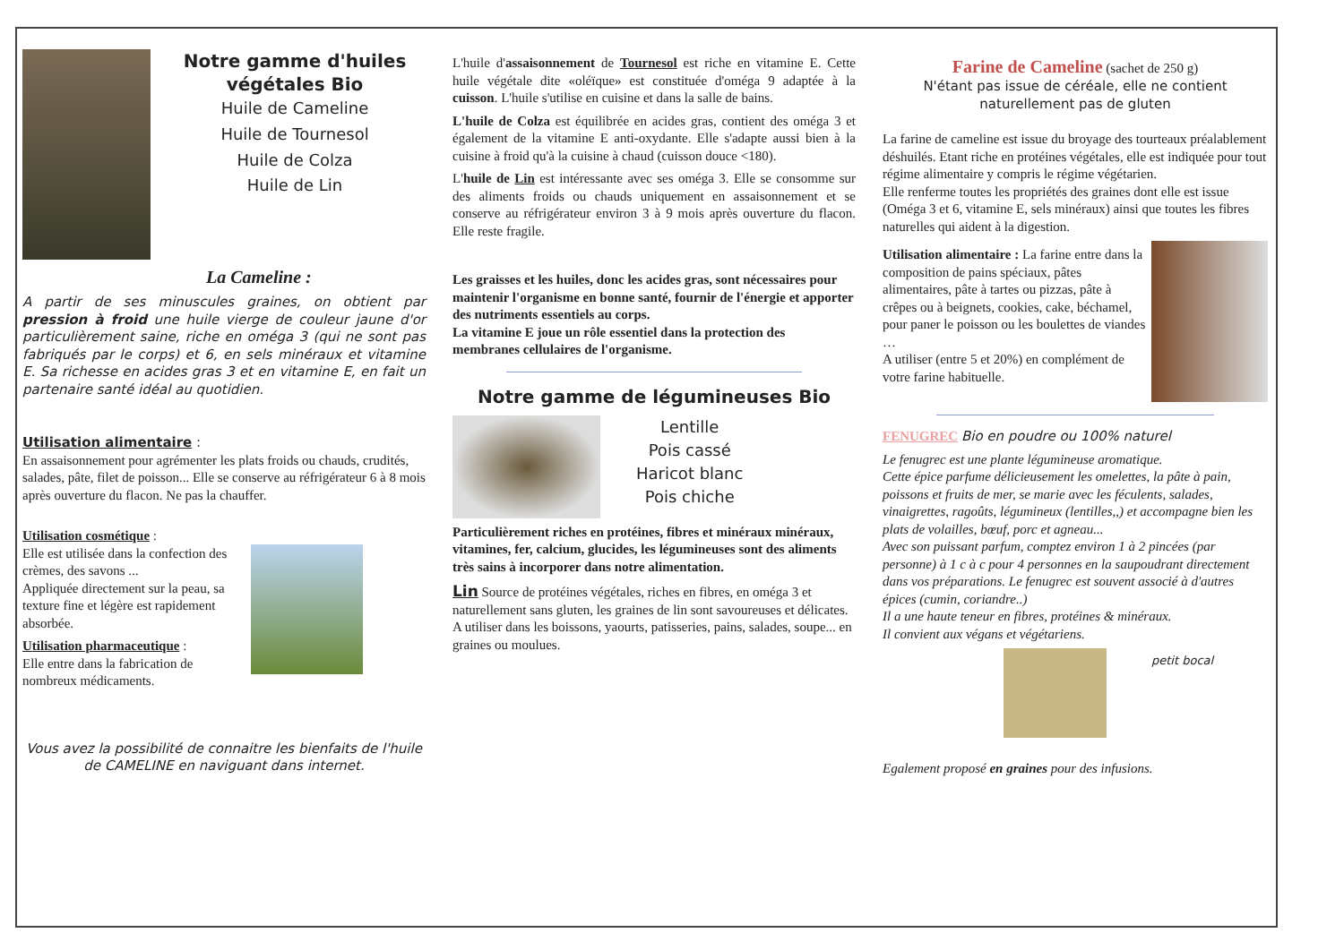Notre gamme d'huiles végétales Bio
Huile de Cameline
Huile de Tournesol
Huile de Colza
Huile de Lin
La Cameline :
A partir de ses minuscules graines, on obtient par pression à froid une huile vierge de couleur jaune d'or particulièrement saine, riche en oméga 3 (qui ne sont pas fabriqués par le corps) et 6, en sels minéraux et vitamine E. Sa richesse en acides gras 3 et en vitamine E, en fait un partenaire santé idéal au quotidien.
Utilisation alimentaire :
En assaisonnement pour agrémenter les plats froids ou chauds, crudités, salades, pâte, filet de poisson... Elle se conserve au réfrigérateur 6 à 8 mois après ouverture du flacon. Ne pas la chauffer.
Utilisation cosmétique :
Elle est utilisée dans la confection des crèmes, des savons ...
Appliquée directement sur la peau, sa texture fine et légère est rapidement absorbée.
Utilisation pharmaceutique :
Elle entre dans la fabrication de nombreux médicaments.
Vous avez la possibilité de connaitre les bienfaits de l'huile de CAMELINE en naviguant dans internet.
L'huile d'assaisonnement de Tournesol est riche en vitamine E. Cette huile végétale dite «oléïque» est constituée d'oméga 9 adaptée à la cuisson. L'huile s'utilise en cuisine et dans la salle de bains.
L'huile de Colza est équilibrée en acides gras, contient des oméga 3 et également de la vitamine E anti-oxydante. Elle s'adapte aussi bien à la cuisine à froid qu'à la cuisine à chaud (cuisson douce <180).
L'huile de Lin est intéressante avec ses oméga 3. Elle se consomme sur des aliments froids ou chauds uniquement en assaisonnement et se conserve au réfrigérateur environ 3 à 9 mois après ouverture du flacon. Elle reste fragile.
Les graisses et les huiles, donc les acides gras, sont nécessaires pour maintenir l'organisme en bonne santé, fournir de l'énergie et apporter des nutriments essentiels au corps.
La vitamine E joue un rôle essentiel dans la protection des membranes cellulaires de l'organisme.
Notre gamme de légumineuses Bio
Lentille
Pois cassé
Haricot blanc
Pois chiche
Particulièrement riches en protéines, fibres et minéraux minéraux, vitamines, fer, calcium, glucides, les légumineuses sont des aliments très sains à incorporer dans notre alimentation.
Lin Source de protéines végétales, riches en fibres, en oméga 3 et naturellement sans gluten, les graines de lin sont savoureuses et délicates. A utiliser dans les boissons, yaourts, patisseries, pains, salades, soupe... en graines ou moulues.
Farine de Cameline (sachet de 250 g)
N'étant pas issue de céréale, elle ne contient naturellement pas de gluten
La farine de cameline est issue du broyage des tourteaux préalablement déshuilés. Etant riche en protéines végétales, elle est indiquée pour tout régime alimentaire y compris le régime végétarien.
Elle renferme toutes les propriétés des graines dont elle est issue (Oméga 3 et 6, vitamine E, sels minéraux) ainsi que toutes les fibres naturelles qui aident à la digestion.
Utilisation alimentaire : La farine entre dans la composition de pains spéciaux, pâtes alimentaires, pâte à tartes ou pizzas, pâte à crêpes ou à beignets, cookies, cake, béchamel, pour paner le poisson ou les boulettes de viandes …
A utiliser (entre 5 et 20%) en complément de votre farine habituelle.
FENUGREC Bio en poudre ou 100% naturel
Le fenugrec est une plante légumineuse aromatique.
Cette épice parfume délicieusement les omelettes, la pâte à pain, poissons et fruits de mer, se marie avec les féculents, salades, vinaigrettes, ragoûts, légumineux (lentilles,,) et accompagne bien les plats de volailles, bœuf, porc et agneau...
Avec son puissant parfum, comptez environ 1 à 2 pincées (par personne) à 1 c à c pour 4 personnes en la saupoudrant directement dans vos préparations. Le fenugrec est souvent associé à d'autres épices (cumin, coriandre..)
Il a une haute teneur en fibres, protéines & minéraux.
Il convient aux végans et végétariens.
petit bocal
Egalement proposé en graines pour des infusions.